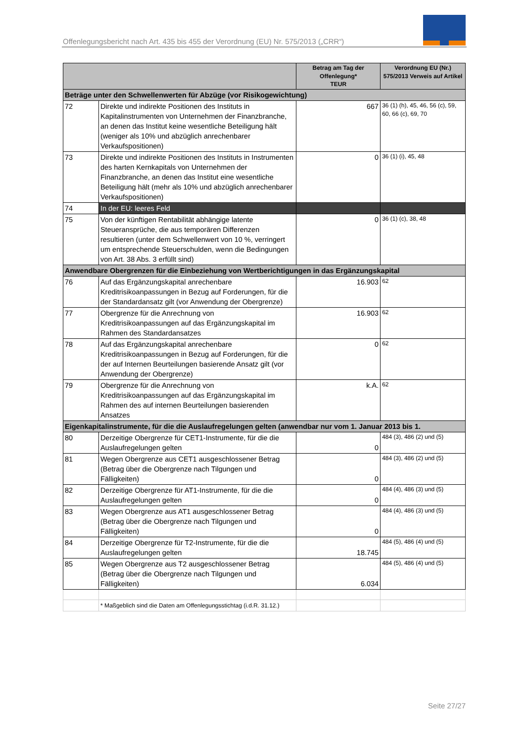Offenlegungsbericht nach Art. 435 bis 455 der Verordnung (EU) Nr. 575/2013 („CRR“)
| | | Betrag am Tag der Offenlegung* TEUR | Verordnung EU (Nr.) 575/2013 Verweis auf Artikel |
| --- | --- | --- | --- |
| Beträge unter den Schwellenwerten für Abzüge (vor Risikogewichtung) | | | |
| 72 | Direkte und indirekte Positionen des Instituts in Kapitalinstrumenten von Unternehmen der Finanzbranche, an denen das Institut keine wesentliche Beteiligung hält (weniger als 10% und abzüglich anrechenbarer Verkaufspositionen) | 667 | 36 (1) (h), 45, 46, 56 (c), 59, 60, 66 (c), 69, 70 |
| 73 | Direkte und indirekte Positionen des Instituts in Instrumenten des harten Kernkapitals von Unternehmen der Finanzbranche, an denen das Institut eine wesentliche Beteiligung hält (mehr als 10% und abzüglich anrechenbarer Verkaufspositionen) | 0 | 36 (1) (i), 45, 48 |
| 74 | In der EU: leeres Feld | | |
| 75 | Von der künftigen Rentabilität abhängige latente Steueransprüche, die aus temporären Differenzen resultieren (unter dem Schwellenwert von 10 %, verringert um entsprechende Steuerschulden, wenn die Bedingungen von Art. 38 Abs. 3 erfüllt sind) | 0 | 36 (1) (c), 38, 48 |
| Anwendbare Obergrenzen für die Einbeziehung von Wertberichtigungen in das Ergänzungskapital | | | |
| 76 | Auf das Ergänzungskapital anrechenbare Kreditrisikoanpassungen in Bezug auf Forderungen, für die der Standardansatz gilt (vor Anwendung der Obergrenze) | 16.903 | 62 |
| 77 | Obergrenze für die Anrechnung von Kreditrisikoanpassungen auf das Ergänzungskapital im Rahmen des Standardansatzes | 16.903 | 62 |
| 78 | Auf das Ergänzungskapital anrechenbare Kreditrisikoanpassungen in Bezug auf Forderungen, für die der auf Internen Beurteilungen basierende Ansatz gilt (vor Anwendung der Obergrenze) | 0 | 62 |
| 79 | Obergrenze für die Anrechnung von Kreditrisikoanpassungen auf das Ergänzungskapital im Rahmen des auf internen Beurteilungen basierenden Ansatzes | k.A. | 62 |
| Eigenkapitalinstrumente, für die die Auslaufregelungen gelten (anwendbar nur vom 1. Januar 2013 bis 1. | | | |
| 80 | Derzeitige Obergrenze für CET1-Instrumente, für die die Auslaufregelungen gelten | 0 | 484 (3), 486 (2) und (5) |
| 81 | Wegen Obergrenze aus CET1 ausgeschlossener Betrag (Betrag über die Obergrenze nach Tilgungen und Fälligkeiten) | 0 | 484 (3), 486 (2) und (5) |
| 82 | Derzeitige Obergrenze für AT1-Instrumente, für die die Auslaufregelungen gelten | 0 | 484 (4), 486 (3) und (5) |
| 83 | Wegen Obergrenze aus AT1 ausgeschlossener Betrag (Betrag über die Obergrenze nach Tilgungen und Fälligkeiten) | 0 | 484 (4), 486 (3) und (5) |
| 84 | Derzeitige Obergrenze für T2-Instrumente, für die die Auslaufregelungen gelten | 18.745 | 484 (5), 486 (4) und (5) |
| 85 | Wegen Obergrenze aus T2 ausgeschlossener Betrag (Betrag über die Obergrenze nach Tilgungen und Fälligkeiten) | 6.034 | 484 (5), 486 (4) und (5) |
| | * Maßgeblich sind die Daten am Offenlegungsstichtag (i.d.R. 31.12.) | | |
Seite 27/27